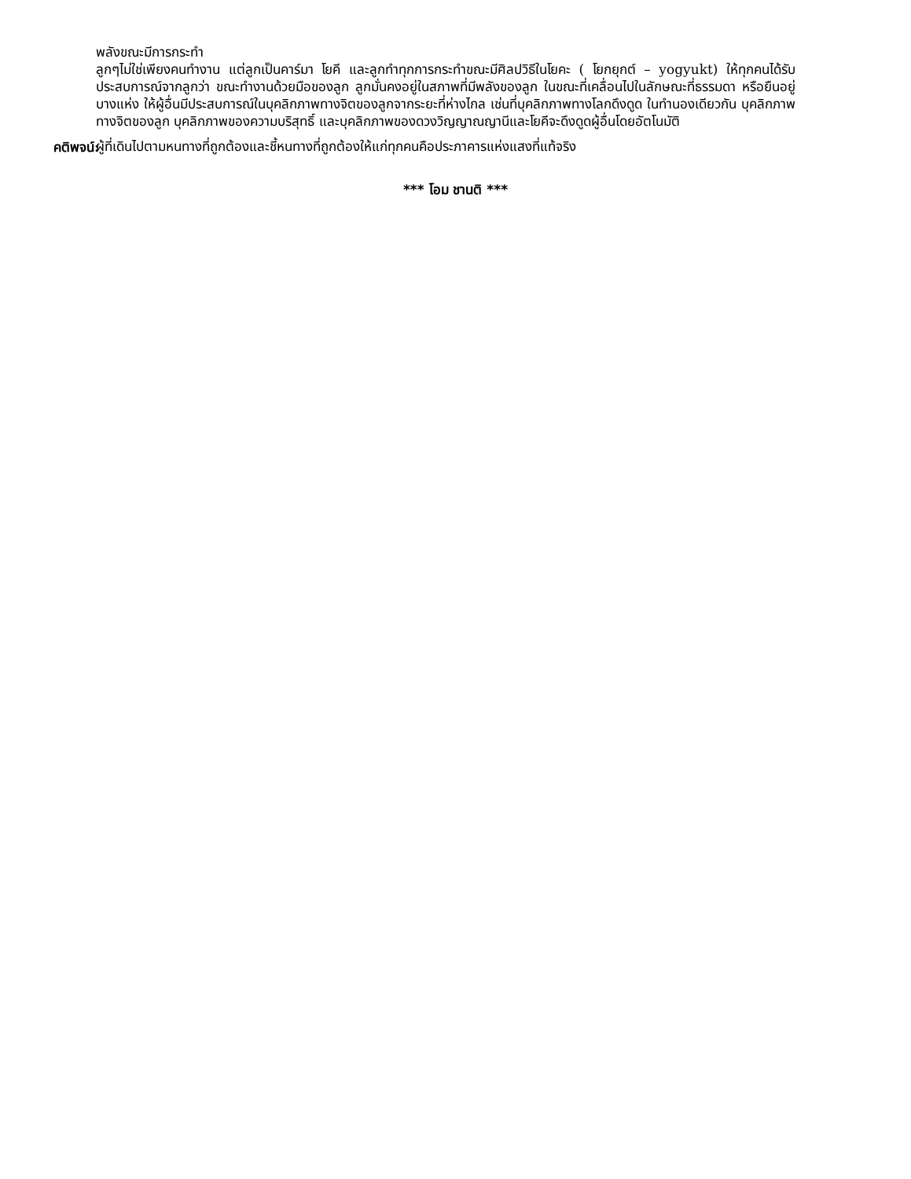พลังขณะมีการกระทำ
ลูกๆไม่ใช่เพียงคนทำงาน แต่ลูกเป็นคาร์มา โยคี และลูกทำทุกการกระทำขณะมีศิลปวิธีในโยคะ ( โยกยุกต์ – yogyukt) ให้ทุกคนได้รับประสบการณ์จากลูกว่า ขณะทำงานด้วยมือของลูก ลูกมั่นคงอยู่ในสภาพที่มีพลังของลูก ในขณะที่เคลื่อนไปในลักษณะที่ธรรมดา หรือยืนอยู่บางแห่ง ให้ผู้อื่นมีประสบการณ์ในบุคลิกภาพทางจิตของลูกจากระยะที่ห่างไกล เช่นที่บุคลิกภาพทางโลกดึงดูด ในทำนองเดียวกัน บุคลิกภาพทางจิตของลูก บุคลิกภาพของความบริสุทธิ์ และบุคลิกภาพของดวงวิญญาณญานีและโยคีจะดึงดูดผู้อื่นโดยอัตโนมัติ
คติพจน์:
ผู้ที่เดินไปตามหนทางที่ถูกต้องและชี้หนทางที่ถูกต้องให้แก่ทุกคนคือประภาคารแห่งแสงที่แท้จริง
*** โอม ชานติ ***